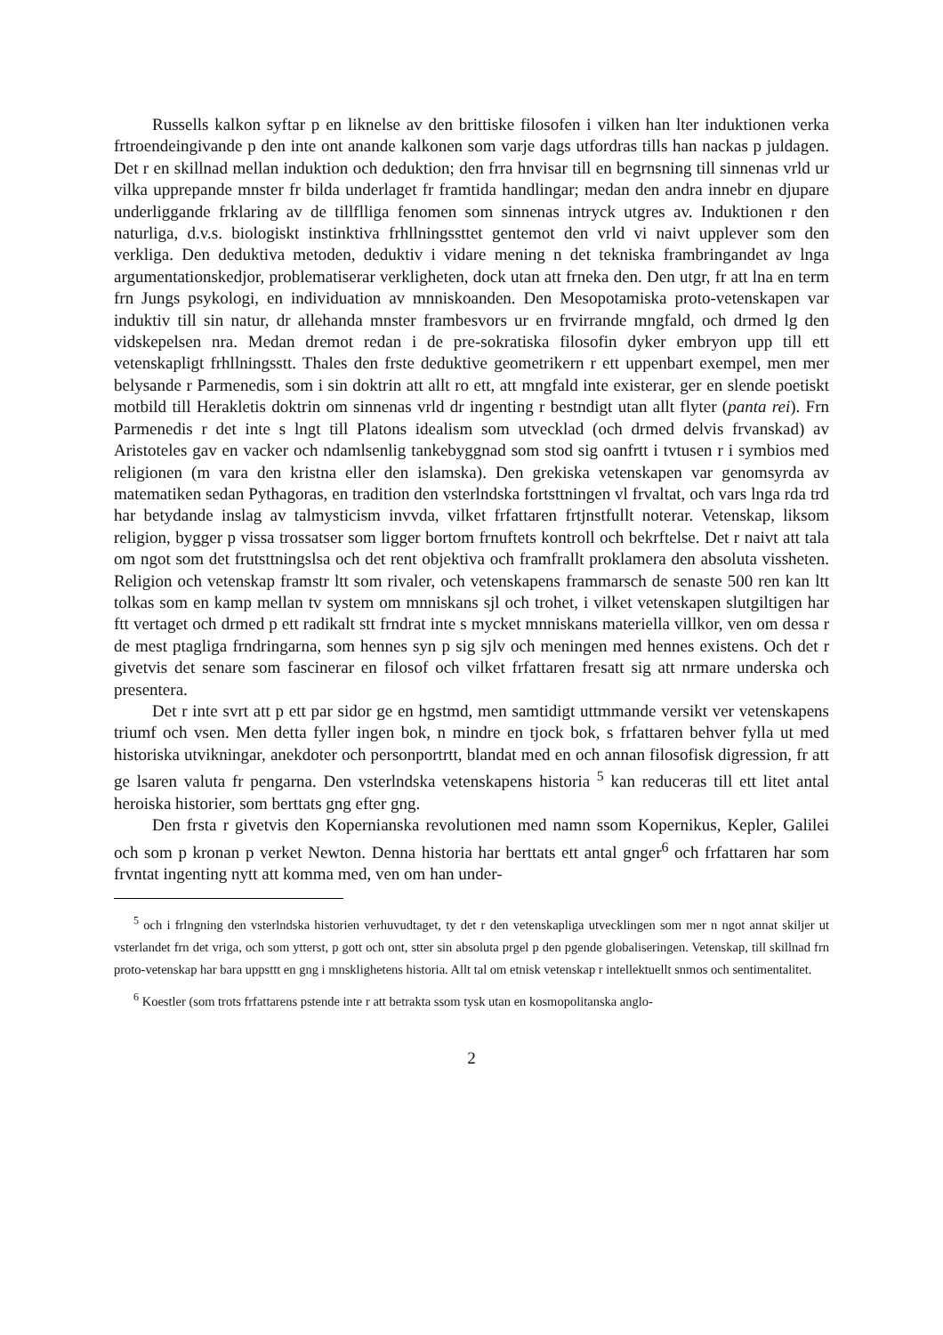Russells kalkon syftar p en liknelse av den brittiske filosofen i vilken han lter induktionen verka frtroendeingivande p den inte ont anande kalkonen som varje dags utfordras tills han nackas p juldagen. Det r en skillnad mellan induktion och deduktion; den frra hnvisar till en begrnsning till sinnenas vrld ur vilka upprepande mnster fr bilda underlaget fr framtida handlingar; medan den andra innebr en djupare underliggande frklaring av de tillflliga fenomen som sinnenas intryck utgres av. Induktionen r den naturliga, d.v.s. biologiskt instinktiva frhllningssttet gentemot den vrld vi naivt upplever som den verkliga. Den deduktiva metoden, deduktiv i vidare mening n det tekniska frambringandet av lnga argumentationskedjor, problematiserar verkligheten, dock utan att frneka den. Den utgr, fr att lna en term frn Jungs psykologi, en individuation av mnniskoanden. Den Mesopotamiska proto-vetenskapen var induktiv till sin natur, dr allehanda mnster frambesvors ur en frvirrande mngfald, och drmed lg den vidskepelsen nra. Medan dremot redan i de pre-sokratiska filosofin dyker embryon upp till ett vetenskapligt frhllningsstt. Thales den frste deduktive geometrikern r ett uppenbart exempel, men mer belysande r Parmenedis, som i sin doktrin att allt ro ett, att mngfald inte existerar, ger en slende poetiskt motbild till Herakletis doktrin om sinnenas vrld dr ingenting r bestndigt utan allt flyter (panta rei). Frn Parmenedis r det inte s lngt till Platons idealism som utvecklad (och drmed delvis frvanskad) av Aristoteles gav en vacker och ndamlsenlig tankebyggnad som stod sig oanfrtt i tvtusen r i symbios med religionen (m vara den kristna eller den islamska). Den grekiska vetenskapen var genomsyrda av matematiken sedan Pythagoras, en tradition den vsterlndska fortsttningen vl frvaltat, och vars lnga rda trd har betydande inslag av talmysticism invvda, vilket frfattaren frtjnstfullt noterar. Vetenskap, liksom religion, bygger p vissa trossatser som ligger bortom frnuftets kontroll och bekrftelse. Det r naivt att tala om ngot som det frutsttningslsa och det rent objektiva och framfrallt proklamera den absoluta vissheten. Religion och vetenskap framstr ltt som rivaler, och vetenskapens frammarsch de senaste 500 ren kan ltt tolkas som en kamp mellan tv system om mnniskans sjl och trohet, i vilket vetenskapen slutgiltigen har ftt vertaget och drmed p ett radikalt stt frndrat inte s mycket mnniskans materiella villkor, ven om dessa r de mest ptagliga frndringarna, som hennes syn p sig sjlv och meningen med hennes existens. Och det r givetvis det senare som fascinerar en filosof och vilket frfattaren fresatt sig att nrmare underska och presentera.
Det r inte svrt att p ett par sidor ge en hgstmd, men samtidigt uttmmande versikt ver vetenskapens triumf och vsen. Men detta fyller ingen bok, n mindre en tjock bok, s frfattaren behver fylla ut med historiska utvikningar, anekdoter och personportrtt, blandat med en och annan filosofisk digression, fr att ge lsaren valuta fr pengarna. Den vsterlndska vetenskapens historia <sup>5</sup> kan reduceras till ett litet antal heroiska historier, som berttats gng efter gng.
Den frsta r givetvis den Kopernianska revolutionen med namn ssom Kopernikus, Kepler, Galilei och som p kronan p verket Newton. Denna historia har berttats ett antal gnger<sup>6</sup> och frfattaren har som frvntat ingenting nytt att komma med, ven om han under-
<sup>5</sup> och i frlngning den vsterlndska historien verhuvudtaget, ty det r den vetenskapliga utvecklingen som mer n ngot annat skiljer ut vsterlandet frn det vriga, och som ytterst, p gott och ont, stter sin absoluta prgel p den pgende globaliseringen. Vetenskap, till skillnad frn proto-vetenskap har bara uppsttt en gng i mnsklighetens historia. Allt tal om etnisk vetenskap r intellektuellt snmos och sentimentalitet.
<sup>6</sup> Koestler (som trots frfattarens pstende inte r att betrakta ssom tysk utan en kosmopolitanska anglo-
2